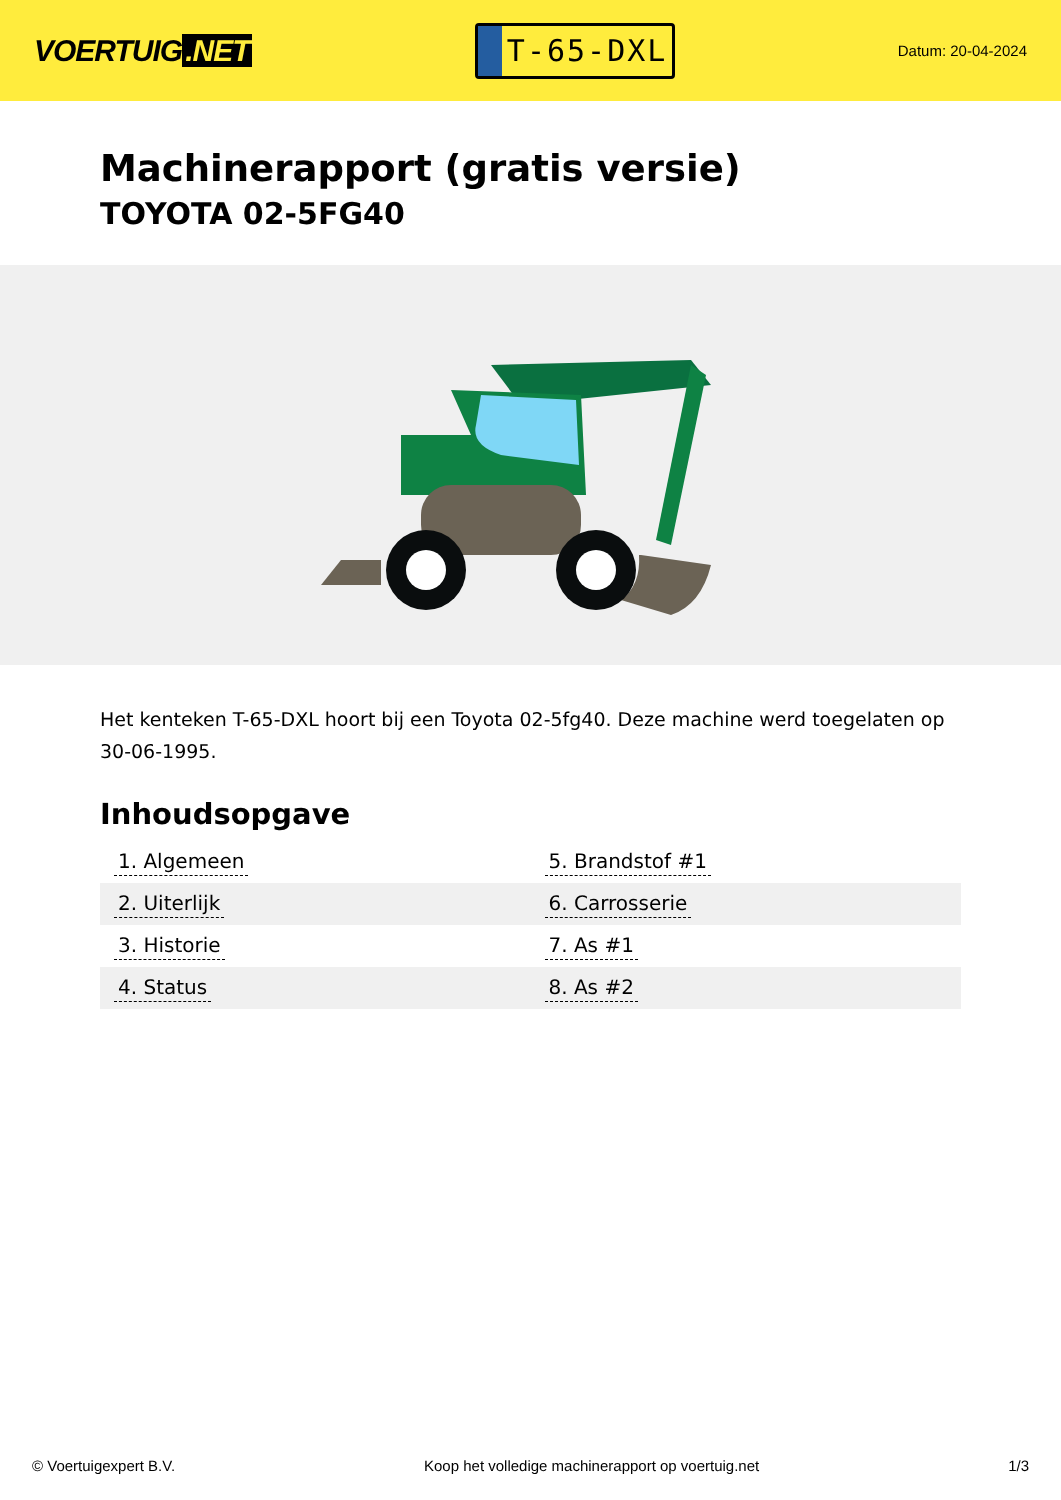VOERTUIG.NET
T-65-DXL
Datum: 20-04-2024
Machinerapport (gratis versie)
TOYOTA 02-5FG40
Het kenteken T-65-DXL hoort bij een Toyota 02-5fg40. Deze machine werd toegelaten op 30-06-1995.
Inhoudsopgave
| 1. Algemeen | 5. Brandstof #1 |
| 2. Uiterlijk | 6. Carrosserie |
| 3. Historie | 7. As #1 |
| 4. Status | 8. As #2 |
© Voertuigexpert B.V. Koop het volledige machinerapport op voertuig.net 1/3